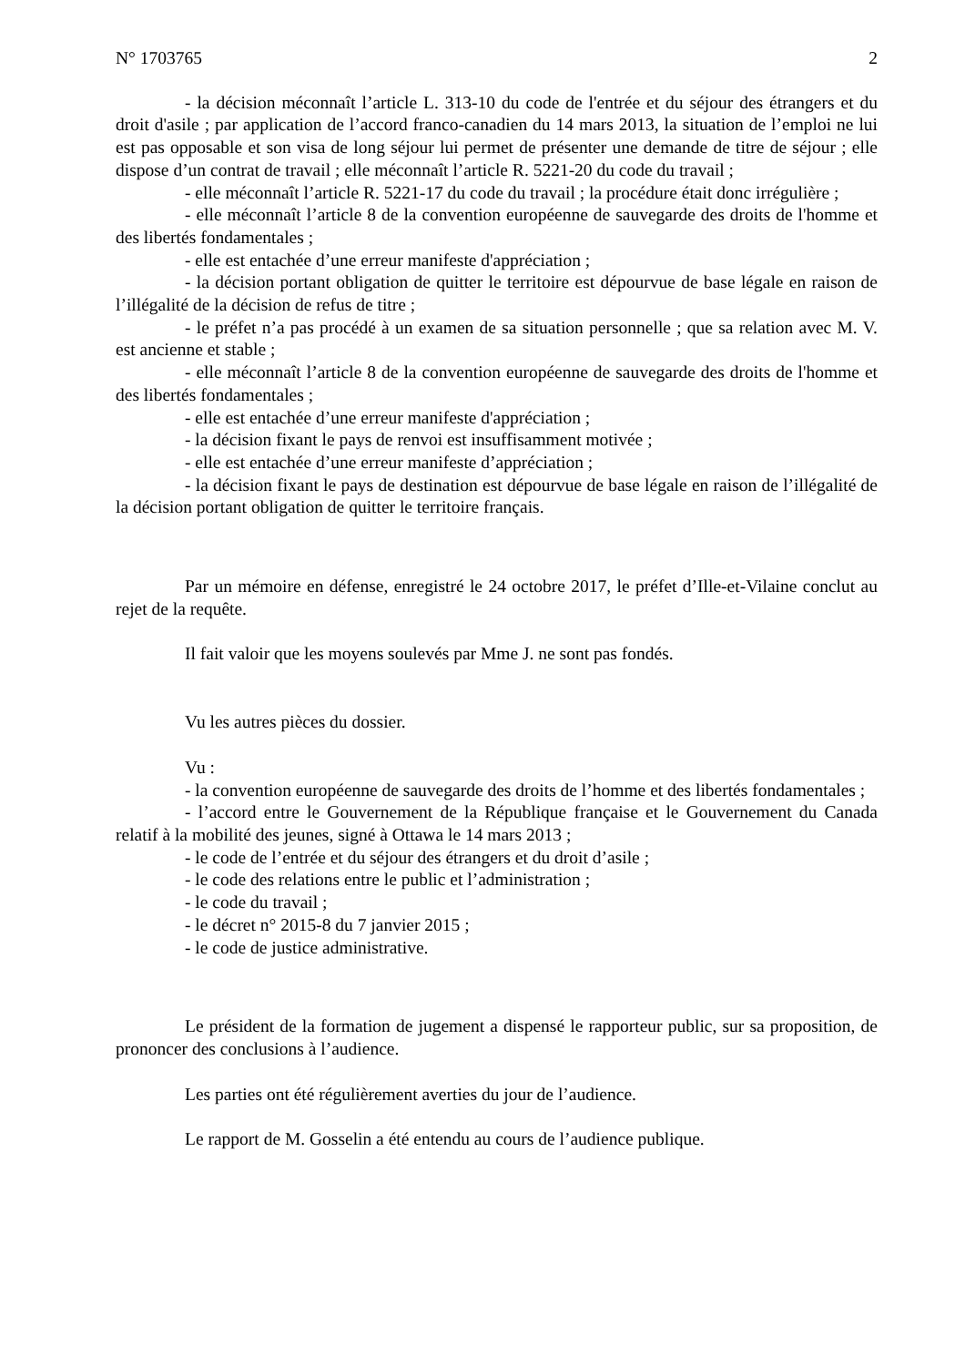N° 1703765 2
- la décision méconnaît l’article L. 313-10 du code de l'entrée et du séjour des étrangers et du droit d'asile ; par application de l’accord franco-canadien du 14 mars 2013, la situation de l’emploi ne lui est pas opposable et son visa de long séjour lui permet de présenter une demande de titre de séjour ; elle dispose d’un contrat de travail ; elle méconnaît l’article R. 5221-20 du code du travail ;
- elle méconnaît l’article R. 5221-17 du code du travail ; la procédure était donc irrégulière ;
- elle méconnaît l’article 8 de la convention européenne de sauvegarde des droits de l'homme et des libertés fondamentales ;
- elle est entachée d’une erreur manifeste d'appréciation ;
- la décision portant obligation de quitter le territoire est dépourvue de base légale en raison de l’illégalité de la décision de refus de titre ;
- le préfet n’a pas procédé à un examen de sa situation personnelle ; que sa relation avec M. V. est ancienne et stable ;
- elle méconnaît l’article 8 de la convention européenne de sauvegarde des droits de l'homme et des libertés fondamentales ;
- elle est entachée d’une erreur manifeste d'appréciation ;
- la décision fixant le pays de renvoi est insuffisamment motivée ;
- elle est entachée d’une erreur manifeste d’appréciation ;
- la décision fixant le pays de destination est dépourvue de base légale en raison de l’illégalité de la décision portant obligation de quitter le territoire français.
Par un mémoire en défense, enregistré le 24 octobre 2017, le préfet d’Ille-et-Vilaine conclut au rejet de la requête.
Il fait valoir que les moyens soulevés par Mme J. ne sont pas fondés.
Vu les autres pièces du dossier.
Vu :
- la convention européenne de sauvegarde des droits de l’homme et des libertés fondamentales ;
- l’accord entre le Gouvernement de la République française et le Gouvernement du Canada relatif à la mobilité des jeunes, signé à Ottawa le 14 mars 2013 ;
- le code de l’entrée et du séjour des étrangers et du droit d’asile ;
- le code des relations entre le public et l’administration ;
- le code du travail ;
- le décret n° 2015-8 du 7 janvier 2015 ;
- le code de justice administrative.
Le président de la formation de jugement a dispensé le rapporteur public, sur sa proposition, de prononcer des conclusions à l’audience.
Les parties ont été régulièrement averties du jour de l’audience.
Le rapport de M. Gosselin a été entendu au cours de l’audience publique.